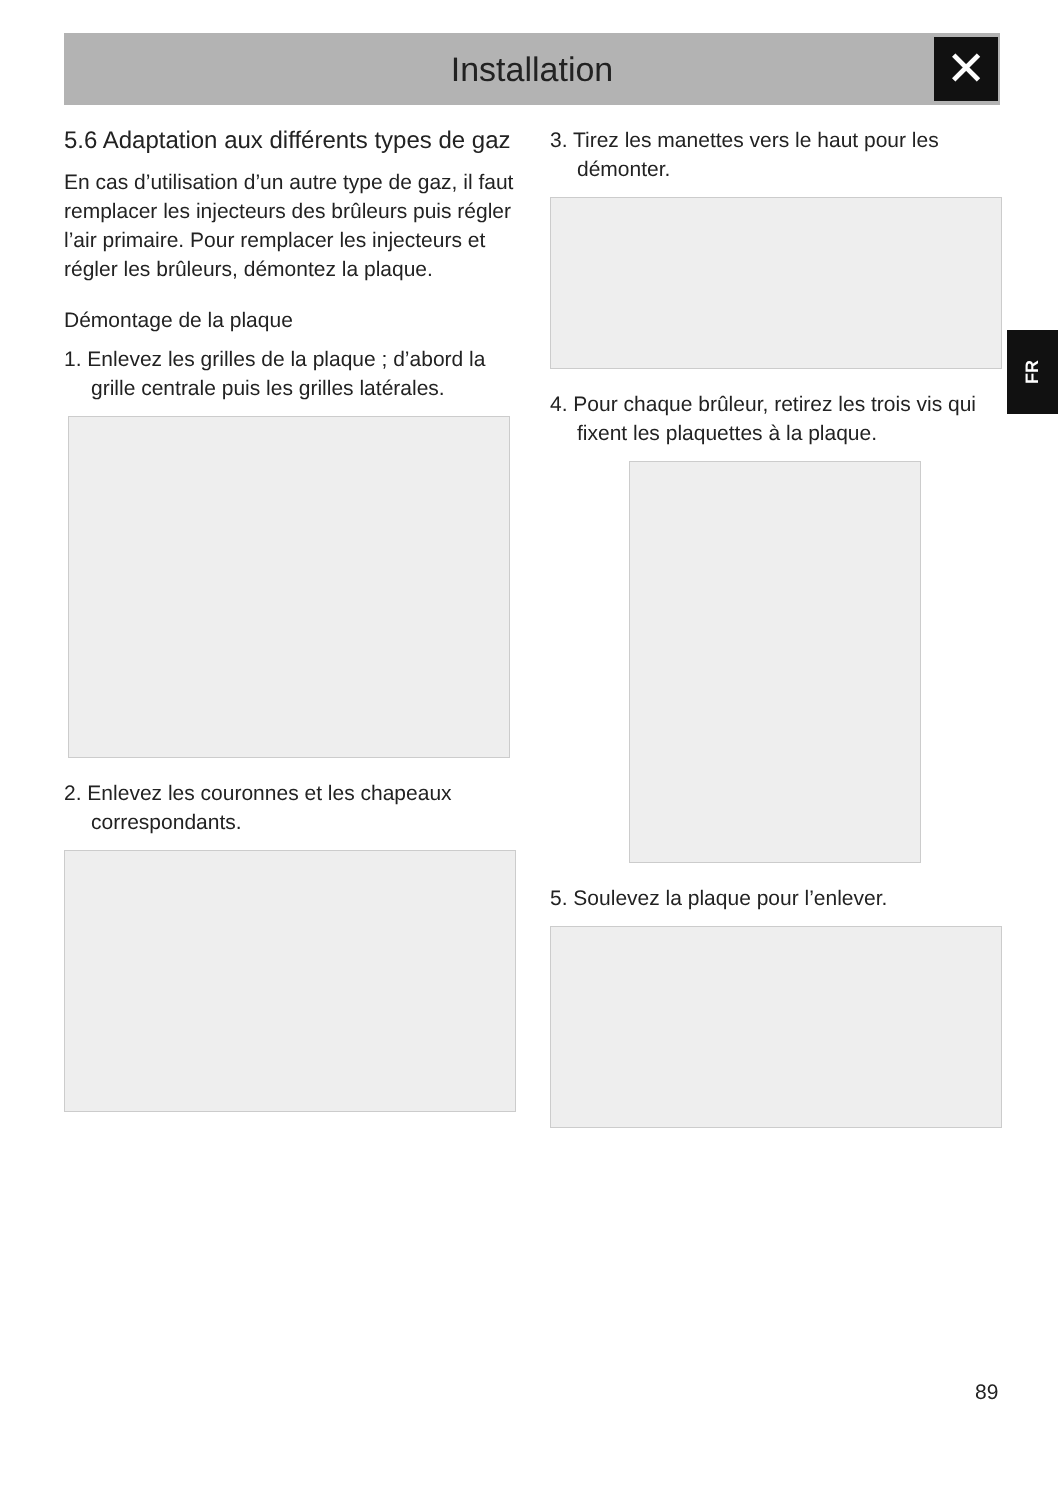Installation ✕
FR
5.6 Adaptation aux différents types de gaz
En cas d’utilisation d’un autre type de gaz, il faut remplacer les injecteurs des brûleurs puis régler l’air primaire. Pour remplacer les injecteurs et régler les brûleurs, démontez la plaque.
Démontage de la plaque
1. Enlevez les grilles de la plaque ; d’abord la grille centrale puis les grilles latérales.
2. Enlevez les couronnes et les chapeaux correspondants.
3. Tirez les manettes vers le haut pour les démonter.
4. Pour chaque brûleur, retirez les trois vis qui fixent les plaquettes à la plaque.
5. Soulevez la plaque pour l’enlever.
89